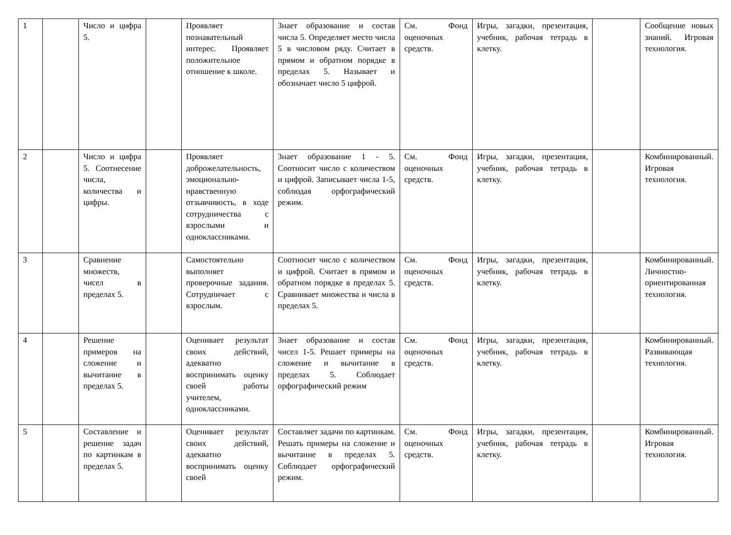| 1 | | Число и цифра 5. | | Проявляет познавательный интерес. Проявляет положительное отношение к школе. | Знает образование и состав числа 5. Определяет место числа 5 в числовом ряду. Считает в прямом и обратном порядке в пределах 5. Называет и обозначает число 5 цифрой. | См. Фонд оценочных средств. | Игры, загадки, презентация, учебник, рабочая тетрадь в клетку. | | Сообщение новых знаний. Игровая технология. |
| 2 | | Число и цифра 5. Соотнесение числа, количества и цифры. | | Проявляет доброжелательность, эмоционально-нравственную отзывчивость, в ходе сотрудничества с взрослыми и одноклассниками. | Знает образование 1 - 5. Соотносит число с количеством и цифрой. Записывает числа 1-5, соблюдая орфографический режим. | См. Фонд оценочных средств. | Игры, загадки, презентация, учебник, рабочая тетрадь в клетку. | | Комбинированный. Игровая технология. |
| 3 | | Сравнение множеств, чисел в пределах 5. | | Самостоятельно выполняет проверочные задания. Сотрудничает с взрослым. | Соотносит число с количеством и цифрой. Считает в прямом и обратном порядке в пределах 5. Сравнивает множества и числа в пределах 5. | См. Фонд оценочных средств. | Игры, загадки, презентация, учебник, рабочая тетрадь в клетку. | | Комбинированный. Личностно-ориентированная технология. |
| 4 | | Решение примеров на сложение и вычитание в пределах 5. | | Оценивает результат своих действий, адекватно воспринимать оценку своей работы учителем, одноклассниками. | Знает образование и состав чисел 1-5. Решает примеры на сложение и вычитание в пределах 5. Соблюдает орфографический режим | См. Фонд оценочных средств. | Игры, загадки, презентация, учебник, рабочая тетрадь в клетку. | | Комбинированный. Развивающая технология. |
| 5 | | Составление и решение задач по картинкам в пределах 5. | | Оценивает результат своих действий, адекватно воспринимать оценку своей | Составляет задачи по картинкам. Решать примеры на сложение и вычитание в пределах 5. Соблюдает орфографический режим. | См. Фонд оценочных средств. | Игры, загадки, презентация, учебник, рабочая тетрадь в клетку. | | Комбинированный. Игровая технология. |